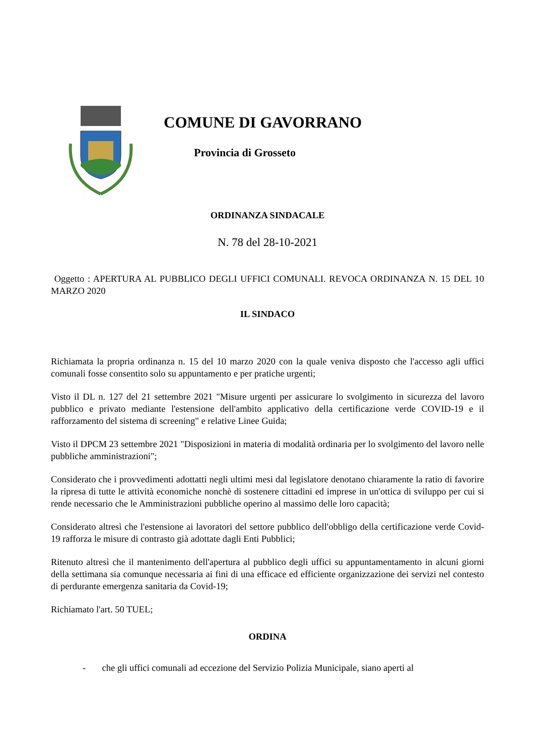COMUNE DI GAVORRANO
Provincia di Grosseto
ORDINANZA SINDACALE
N. 78 del 28-10-2021
Oggetto : APERTURA AL PUBBLICO DEGLI UFFICI COMUNALI. REVOCA ORDINANZA N. 15 DEL 10 MARZO 2020
IL SINDACO
Richiamata la propria ordinanza n. 15 del 10 marzo 2020 con la quale veniva disposto che l'accesso agli uffici comunali fosse consentito solo su appuntamento e per pratiche urgenti;
Visto il DL n. 127 del 21 settembre 2021 "Misure urgenti per assicurare lo svolgimento in sicurezza del lavoro pubblico e privato mediante l'estensione dell'ambito applicativo della certificazione verde COVID-19 e il rafforzamento del sistema di screening" e relative Linee Guida;
Visto il DPCM 23 settembre 2021 "Disposizioni in materia di modalità ordinaria per lo svolgimento del lavoro nelle pubbliche amministrazioni";
Considerato che i provvedimenti adottatti negli ultimi mesi dal legislatore denotano chiaramente la ratio di favorire la ripresa di tutte le attività economiche nonchè di sostenere cittadini ed imprese in un'ottica di sviluppo per cui si rende necessario che le Amministrazioni pubbliche operino al massimo delle loro capacità;
Considerato altresì che l'estensione ai lavoratori del settore pubblico dell'obbligo della certificazione verde Covid-19 rafforza le misure di contrasto già adottate dagli Enti Pubblici;
Ritenuto altresì che il mantenimento dell'apertura al pubblico degli uffici su appuntamentamento in alcuni giorni della settimana sia comunque necessaria ai fini di una efficace ed efficiente organizzazione dei servizi nel contesto di perdurante emergenza sanitaria da Covid-19;
Richiamato l'art. 50 TUEL;
ORDINA
- che gli uffici comunali ad eccezione del Servizio Polizia Municipale, siano aperti al